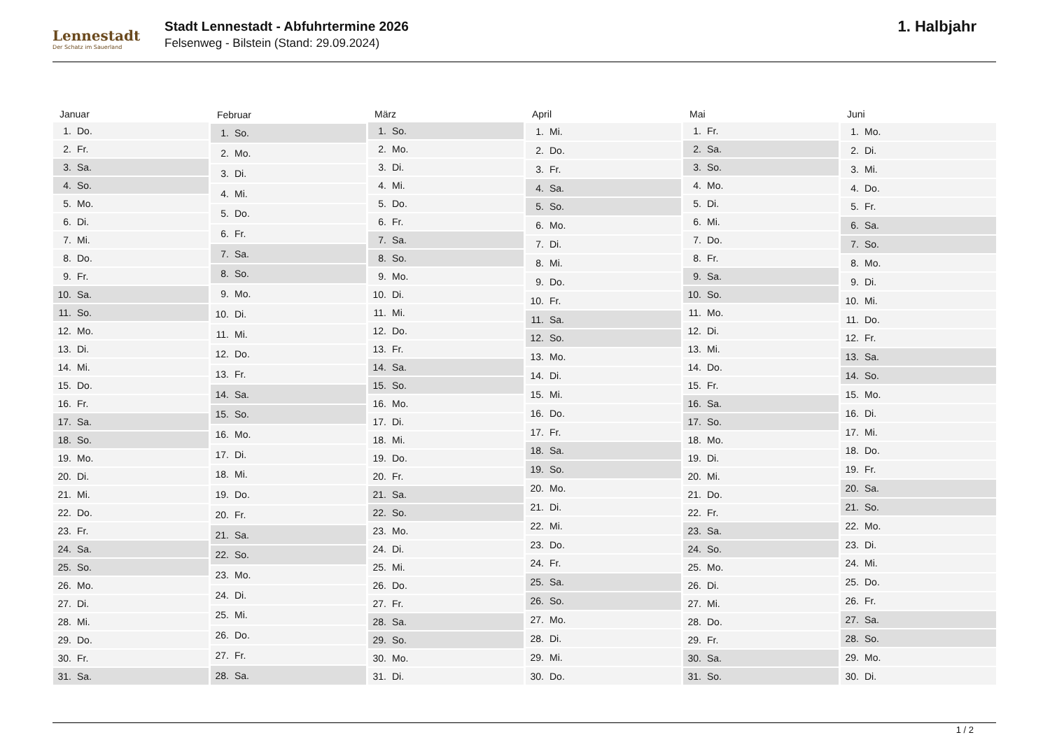Lennestadt
Der Schatz im Sauerland
Stadt Lennestadt - Abfuhrtermine 2026
Felsenweg - Bilstein (Stand: 29.09.2024)
1. Halbjahr
| Januar | |
| --- | --- |
| 1. | Do. |
| 2. | Fr. |
| 3. | Sa. |
| 4. | So. |
| 5. | Mo. |
| 6. | Di. |
| 7. | Mi. |
| 8. | Do. |
| 9. | Fr. |
| 10. | Sa. |
| 11. | So. |
| 12. | Mo. |
| 13. | Di. |
| 14. | Mi. |
| 15. | Do. |
| 16. | Fr. |
| 17. | Sa. |
| 18. | So. |
| 19. | Mo. |
| 20. | Di. |
| 21. | Mi. |
| 22. | Do. |
| 23. | Fr. |
| 24. | Sa. |
| 25. | So. |
| 26. | Mo. |
| 27. | Di. |
| 28. | Mi. |
| 29. | Do. |
| 30. | Fr. |
| 31. | Sa. |
| Februar | |
| --- | --- |
| 1. | So. |
| 2. | Mo. |
| 3. | Di. |
| 4. | Mi. |
| 5. | Do. |
| 6. | Fr. |
| 7. | Sa. |
| 8. | So. |
| 9. | Mo. |
| 10. | Di. |
| 11. | Mi. |
| 12. | Do. |
| 13. | Fr. |
| 14. | Sa. |
| 15. | So. |
| 16. | Mo. |
| 17. | Di. |
| 18. | Mi. |
| 19. | Do. |
| 20. | Fr. |
| 21. | Sa. |
| 22. | So. |
| 23. | Mo. |
| 24. | Di. |
| 25. | Mi. |
| 26. | Do. |
| 27. | Fr. |
| 28. | Sa. |
| März | |
| --- | --- |
| 1. | So. |
| 2. | Mo. |
| 3. | Di. |
| 4. | Mi. |
| 5. | Do. |
| 6. | Fr. |
| 7. | Sa. |
| 8. | So. |
| 9. | Mo. |
| 10. | Di. |
| 11. | Mi. |
| 12. | Do. |
| 13. | Fr. |
| 14. | Sa. |
| 15. | So. |
| 16. | Mo. |
| 17. | Di. |
| 18. | Mi. |
| 19. | Do. |
| 20. | Fr. |
| 21. | Sa. |
| 22. | So. |
| 23. | Mo. |
| 24. | Di. |
| 25. | Mi. |
| 26. | Do. |
| 27. | Fr. |
| 28. | Sa. |
| 29. | So. |
| 30. | Mo. |
| 31. | Di. |
| April | |
| --- | --- |
| 1. | Mi. |
| 2. | Do. |
| 3. | Fr. |
| 4. | Sa. |
| 5. | So. |
| 6. | Mo. |
| 7. | Di. |
| 8. | Mi. |
| 9. | Do. |
| 10. | Fr. |
| 11. | Sa. |
| 12. | So. |
| 13. | Mo. |
| 14. | Di. |
| 15. | Mi. |
| 16. | Do. |
| 17. | Fr. |
| 18. | Sa. |
| 19. | So. |
| 20. | Mo. |
| 21. | Di. |
| 22. | Mi. |
| 23. | Do. |
| 24. | Fr. |
| 25. | Sa. |
| 26. | So. |
| 27. | Mo. |
| 28. | Di. |
| 29. | Mi. |
| 30. | Do. |
| Mai | |
| --- | --- |
| 1. | Fr. |
| 2. | Sa. |
| 3. | So. |
| 4. | Mo. |
| 5. | Di. |
| 6. | Mi. |
| 7. | Do. |
| 8. | Fr. |
| 9. | Sa. |
| 10. | So. |
| 11. | Mo. |
| 12. | Di. |
| 13. | Mi. |
| 14. | Do. |
| 15. | Fr. |
| 16. | Sa. |
| 17. | So. |
| 18. | Mo. |
| 19. | Di. |
| 20. | Mi. |
| 21. | Do. |
| 22. | Fr. |
| 23. | Sa. |
| 24. | So. |
| 25. | Mo. |
| 26. | Di. |
| 27. | Mi. |
| 28. | Do. |
| 29. | Fr. |
| 30. | Sa. |
| 31. | So. |
| Juni | |
| --- | --- |
| 1. | Mo. |
| 2. | Di. |
| 3. | Mi. |
| 4. | Do. |
| 5. | Fr. |
| 6. | Sa. |
| 7. | So. |
| 8. | Mo. |
| 9. | Di. |
| 10. | Mi. |
| 11. | Do. |
| 12. | Fr. |
| 13. | Sa. |
| 14. | So. |
| 15. | Mo. |
| 16. | Di. |
| 17. | Mi. |
| 18. | Do. |
| 19. | Fr. |
| 20. | Sa. |
| 21. | So. |
| 22. | Mo. |
| 23. | Di. |
| 24. | Mi. |
| 25. | Do. |
| 26. | Fr. |
| 27. | Sa. |
| 28. | So. |
| 29. | Mo. |
| 30. | Di. |
1 / 2